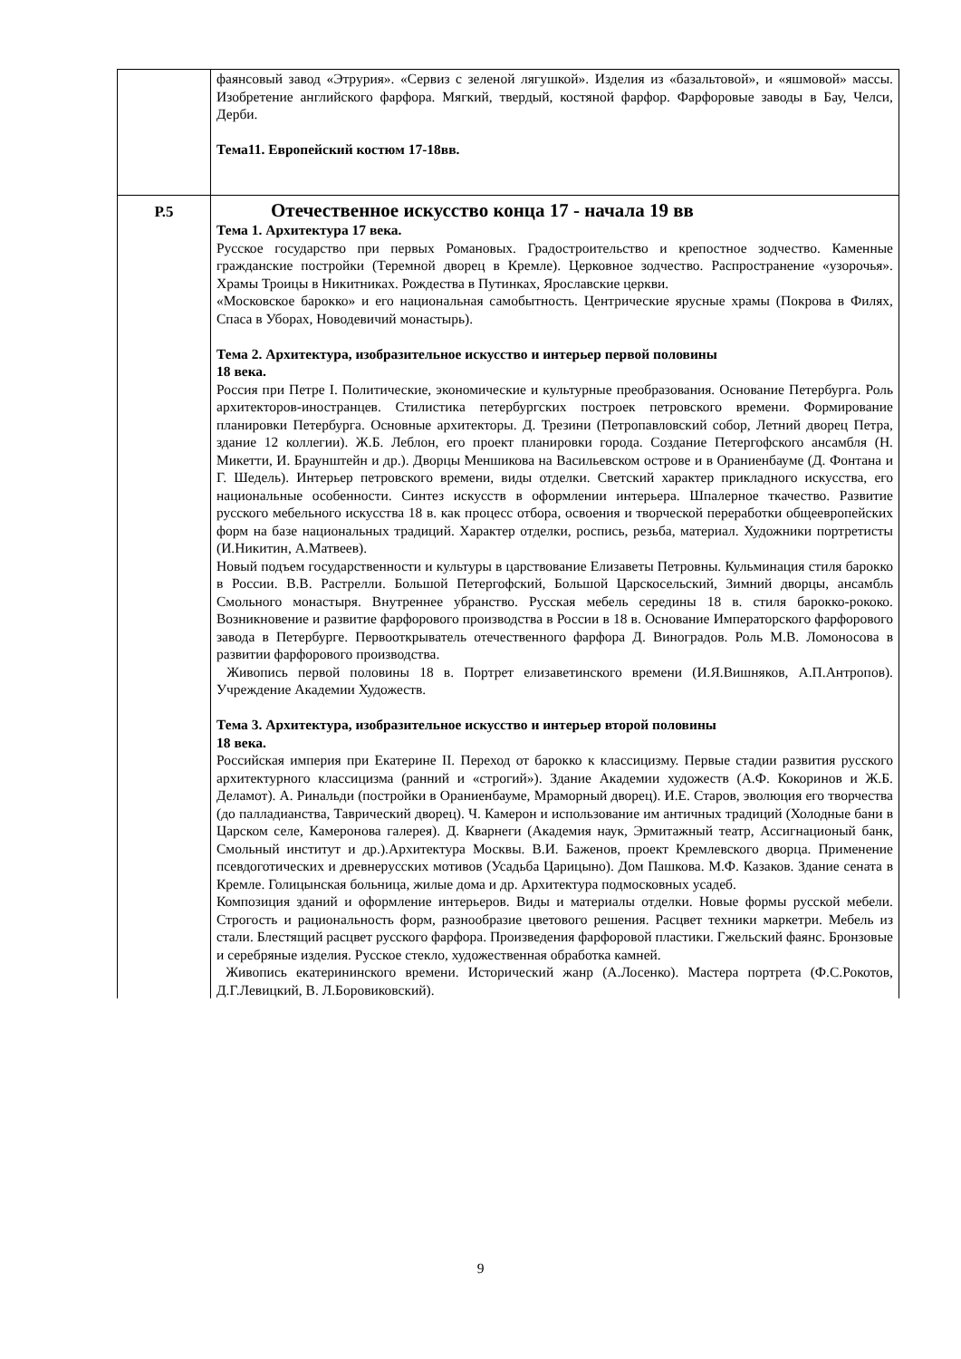| | фаянсовый завод «Этрурия». «Сервиз с зеленой лягушкой». Изделия из «базальтовой», и «яшмовой» массы. Изобретение английского фарфора. Мягкий, твердый, костяной фарфор. Фарфоровые заводы в Бау, Челси, Дерби. Тема11. Европейский костюм 17-18вв. |
| Р.5 | Отечественное искусство конца 17 - начала 19 вв Тема 1. Архитектура 17 века. Русское государство при первых Романовых. Градостроительство и крепостное зодчество. Каменные гражданские постройки (Теремной дворец в Кремле). Церковное зодчество. Распространение «узорочья». Храмы Троицы в Никитниках. Рождества в Путинках, Ярославские церкви. «Московское барокко» и его национальная самобытность. Центрические ярусные храмы (Покрова в Филях, Спаса в Уборах, Новодевичий монастырь). Тема 2. Архитектура, изобразительное искусство и интерьер первой половины 18 века. Россия при Петре I. Политические, экономические и культурные преобразования. Основание Петербурга. Роль архитекторов-иностранцев. Стилистика петербургских построек петровского времени. Формирование планировки Петербурга. Основные архитекторы. Д. Трезини (Петропавловский собор, Летний дворец Петра, здание 12 коллегии). Ж.Б. Леблон, его проект планировки города. Создание Петергофского ансамбля (Н. Микетти, И. Браунштейн и др.). Дворцы Меншикова на Васильевском острове и в Ораниенбауме (Д. Фонтана и Г. Шедель). Интерьер петровского времени, виды отделки. Светский характер прикладного искусства, его национальные особенности. Синтез искусств в оформлении интерьера. Шпалерное ткачество. Развитие русского мебельного искусства 18 в. как процесс отбора, освоения и творческой переработки общеевропейских форм на базе национальных традиций. Характер отделки, роспись, резьба, материал. Художники портретисты (И.Никитин, А.Матвеев). Новый подъем государственности и культуры в царствование Елизаветы Петровны. Кульминация стиля барокко в России. В.В. Растрелли. Большой Петергофский, Большой Царскосельский, Зимний дворцы, ансамбль Смольного монастыря. Внутреннее убранство. Русская мебель середины 18 в. стиля барокко-рококо. Возникновение и развитие фарфорового производства в России в 18 в. Основание Императорского фарфорового завода в Петербурге. Первооткрыватель отечественного фарфора Д. Виноградов. Роль М.В. Ломоносова в развитии фарфорового производства. Живопись первой половины 18 в. Портрет елизаветинского времени (И.Я.Вишняков, А.П.Антропов). Учреждение Академии Художеств. Тема 3. Архитектура, изобразительное искусство и интерьер второй половины 18 века. Российская империя при Екатерине II. Переход от барокко к классицизму. Первые стадии развития русского архитектурного классицизма (ранний и «строгий»). Здание Академии художеств (А.Ф. Кокоринов и Ж.Б. Деламот). А. Ринальди (постройки в Ораниенбауме, Мраморный дворец). И.Е. Старов, эволюция его творчества (до палладианства, Таврический дворец). Ч. Камерон и использование им античных традиций (Холодные бани в Царском селе, Камеронова галерея). Д. Кварнеги (Академия наук, Эрмитажный театр, Ассигнационый банк, Смольный институт и др.).Архитектура Москвы. В.И. Баженов, проект Кремлевского дворца. Применение псевдоготических и древнерусских мотивов (Усадьба Царицыно). Дом Пашкова. М.Ф. Казаков. Здание сената в Кремле. Голицынская больница, жилые дома и др. Архитектура подмосковных усадеб. Композиция зданий и оформление интерьеров. Виды и материалы отделки. Новые формы русской мебели. Строгость и рациональность форм, разнообразие цветового решения. Расцвет техники маркетри. Мебель из стали. Блестящий расцвет русского фарфора. Произведения фарфоровой пластики. Гжельский фаянс. Бронзовые и серебряные изделия. Русское стекло, художественная обработка камней. Живопись екатерининского времени. Исторический жанр (А.Лосенко). Мастера портрета (Ф.С.Рокотов, Д.Г.Левицкий, В. Л.Боровиковский). |
9